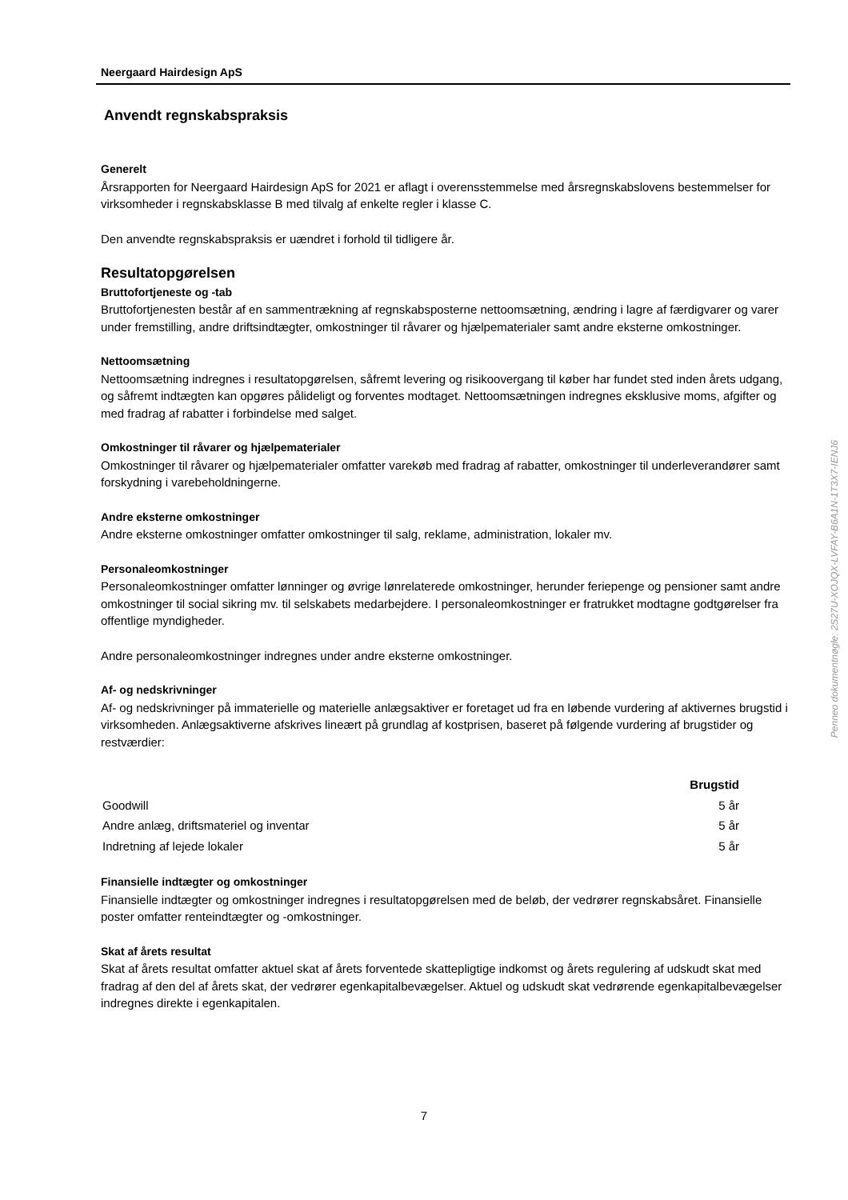Neergaard Hairdesign ApS
Anvendt regnskabspraksis
Generelt
Årsrapporten for Neergaard Hairdesign ApS for 2021 er aflagt i overensstemmelse med årsregnskabslovens bestemmelser for virksomheder i regnskabsklasse B med tilvalg af enkelte regler i klasse C.
Den anvendte regnskabspraksis er uændret i forhold til tidligere år.
Resultatopgørelsen
Bruttofortjeneste og -tab
Bruttofortjenesten består af en sammentrækning af regnskabsposterne nettoomsætning, ændring i lagre af færdigvarer og varer under fremstilling, andre driftsindtægter, omkostninger til råvarer og hjælpematerialer samt andre eksterne omkostninger.
Nettoomsætning
Nettoomsætning indregnes i resultatopgørelsen, såfremt levering og risikoovergang til køber har fundet sted inden årets udgang, og såfremt indtægten kan opgøres pålideligt og forventes modtaget. Nettoomsætningen indregnes eksklusive moms, afgifter og med fradrag af rabatter i forbindelse med salget.
Omkostninger til råvarer og hjælpematerialer
Omkostninger til råvarer og hjælpematerialer omfatter varekøb med fradrag af rabatter, omkostninger til underleverandører samt forskydning i varebeholdningerne.
Andre eksterne omkostninger
Andre eksterne omkostninger omfatter omkostninger til salg, reklame, administration, lokaler mv.
Personaleomkostninger
Personaleomkostninger omfatter lønninger og øvrige lønrelaterede omkostninger, herunder feriepenge og pensioner samt andre omkostninger til social sikring mv. til selskabets medarbejdere. I personaleomkostninger er fratrukket modtagne godtgørelser fra offentlige myndigheder.
Andre personaleomkostninger indregnes under andre eksterne omkostninger.
Af- og nedskrivninger
Af- og nedskrivninger på immaterielle og materielle anlægsaktiver er foretaget ud fra en løbende vurdering af aktivernes brugstid i virksomheden. Anlægsaktiverne afskrives lineært på grundlag af kostprisen, baseret på følgende vurdering af brugstider og restværdier:
| | Brugstid |
| --- | --- |
| Goodwill | 5 år |
| Andre anlæg, driftsmateriel og inventar | 5 år |
| Indretning af lejede lokaler | 5 år |
Finansielle indtægter og omkostninger
Finansielle indtægter og omkostninger indregnes i resultatopgørelsen med de beløb, der vedrører regnskabsåret. Finansielle poster omfatter renteindtægter og -omkostninger.
Skat af årets resultat
Skat af årets resultat omfatter aktuel skat af årets forventede skattepligtige indkomst og årets regulering af udskudt skat med fradrag af den del af årets skat, der vedrører egenkapitalbevægelser. Aktuel og udskudt skat vedrørende egenkapitalbevægelser indregnes direkte i egenkapitalen.
Penneo dokumentnøgle: 2S27U-XOJQX-LVFAY-B6A1N-1T3X7-IENJ6
7